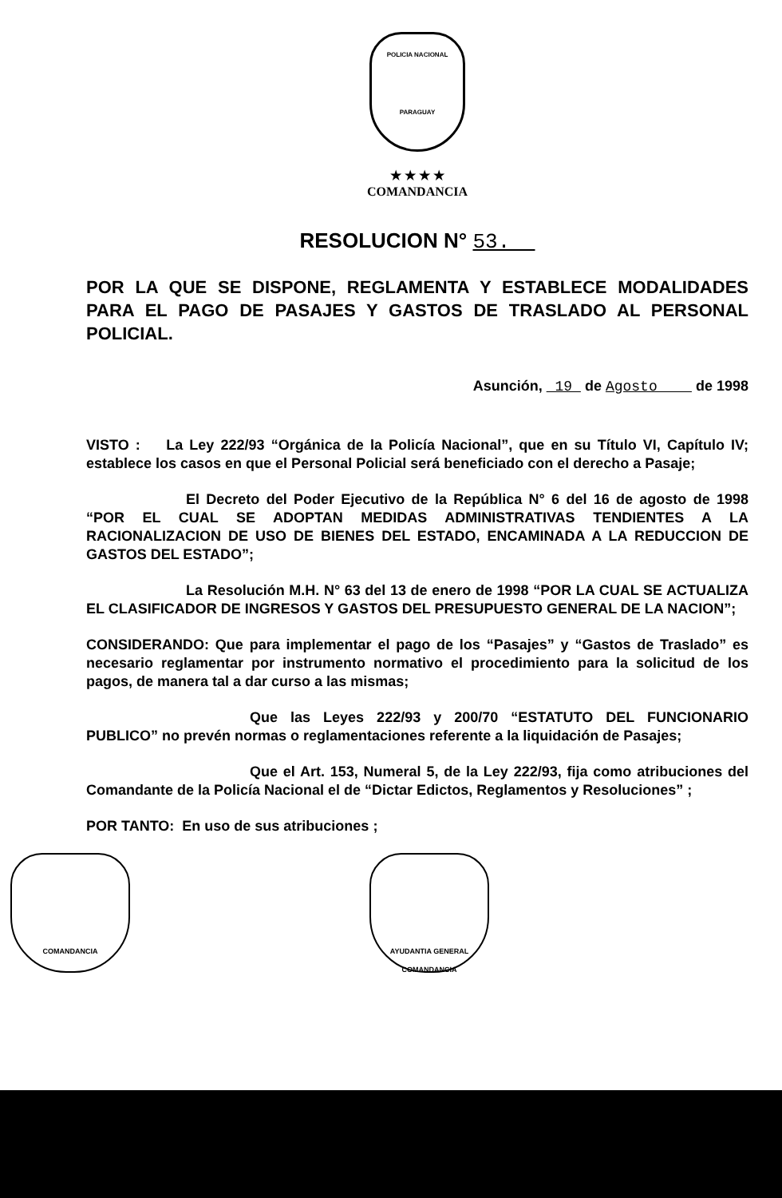POLICIA NACIONAL
PARAGUAY
★ ★ ★ ★
COMANDANCIA
RESOLUCION N° 53.
POR LA QUE SE DISPONE, REGLAMENTA Y ESTABLECE MODALIDADES PARA EL PAGO DE PASAJES Y GASTOS DE TRASLADO AL PERSONAL POLICIAL.
Asunción, 19 de Agosto de 1998
VISTO : La Ley 222/93 “Orgánica de la Policía Nacional”, que en su Título VI, Capítulo IV; establece los casos en que el Personal Policial será beneficiado con el derecho a Pasaje;
El Decreto del Poder Ejecutivo de la República N° 6 del 16 de agosto de 1998 “POR EL CUAL SE ADOPTAN MEDIDAS ADMINISTRATIVAS TENDIENTES A LA RACIONALIZACION DE USO DE BIENES DEL ESTADO, ENCAMINADA A LA REDUCCION DE GASTOS DEL ESTADO”;
La Resolución M.H. N° 63 del 13 de enero de 1998 “POR LA CUAL SE ACTUALIZA EL CLASIFICADOR DE INGRESOS Y GASTOS DEL PRESUPUESTO GENERAL DE LA NACION”;
CONSIDERANDO: Que para implementar el pago de los “Pasajes” y “Gastos de Traslado” es necesario reglamentar por instrumento normativo el procedimiento para la solicitud de los pagos, de manera tal a dar curso a las mismas;
Que las Leyes 222/93 y 200/70 “ESTATUTO DEL FUNCIONARIO PUBLICO” no prevén normas o reglamentaciones referente a la liquidación de Pasajes;
Que el Art. 153, Numeral 5, de la Ley 222/93, fija como atribuciones del Comandante de la Policía Nacional el de “Dictar Edictos, Reglamentos y Resoluciones” ;
POR TANTO: En uso de sus atribuciones ;
COMANDANCIA AYUDANTIA GENERAL
COMANDANCIA